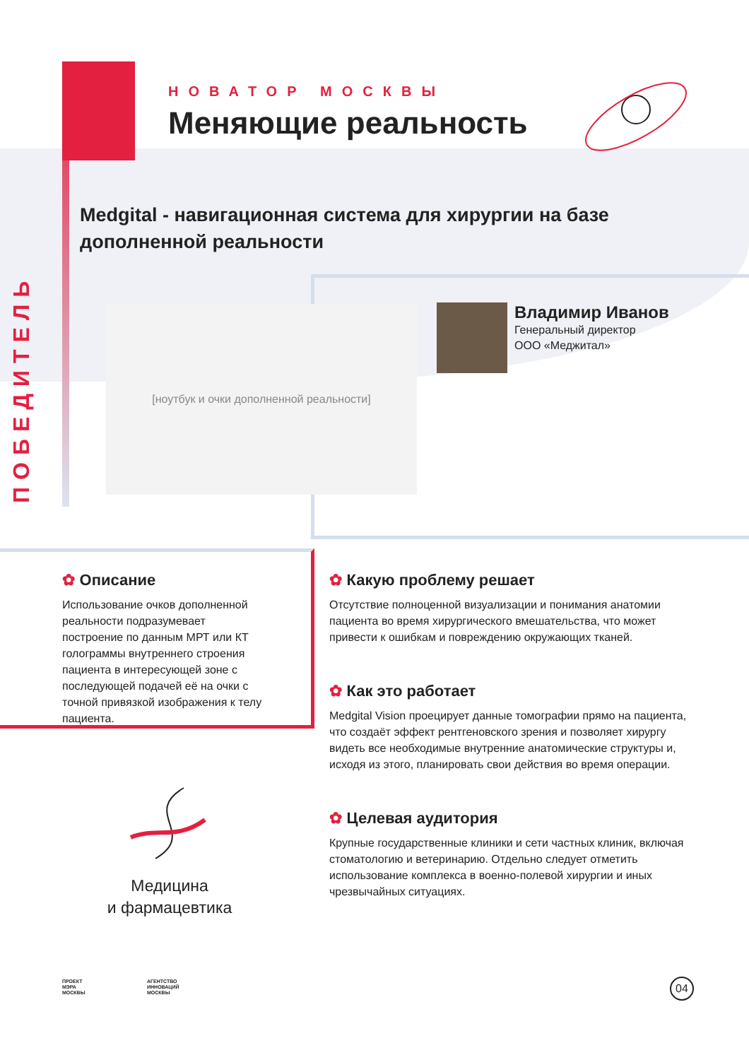ПОБЕДИТЕЛЬ
НОВАТОР МОСКВЫ
Меняющие реальность
Medgital - навигационная система для хирургии на базе дополненной реальности
[ноутбук и очки дополненной реальности]
Владимир Иванов
Генеральный директор
ООО «Меджитал»
✿ Описание
Использование очков дополненной реальности подразумевает построение по данным МРТ или КТ голограммы внутреннего строения пациента в интересующей зоне с последующей подачей её на очки с точной привязкой изображения к телу пациента.
✿ Какую проблему решает
Отсутствие полноценной визуализации и понимания анатомии пациента во время хирургического вмешательства, что может привести к ошибкам и повреждению окружающих тканей.
✿ Как это работает
Medgital Vision проецирует данные томографии прямо на пациента, что создаёт эффект рентгеновского зрения и позволяет хирургу видеть все необходимые внутренние анатомические структуры и, исходя из этого, планировать свои действия во время операции.
✿ Целевая аудитория
Крупные государственные клиники и сети частных клиник, включая стоматологию и ветеринарию. Отдельно следует отметить использование комплекса в военно-полевой хирургии и иных чрезвычайных ситуациях.
Медицина
и фармацевтика
ПРОЕКТ
МЭРА
МОСКВЫ
АГЕНТСТВО
ИННОВАЦИЙ
МОСКВЫ
04